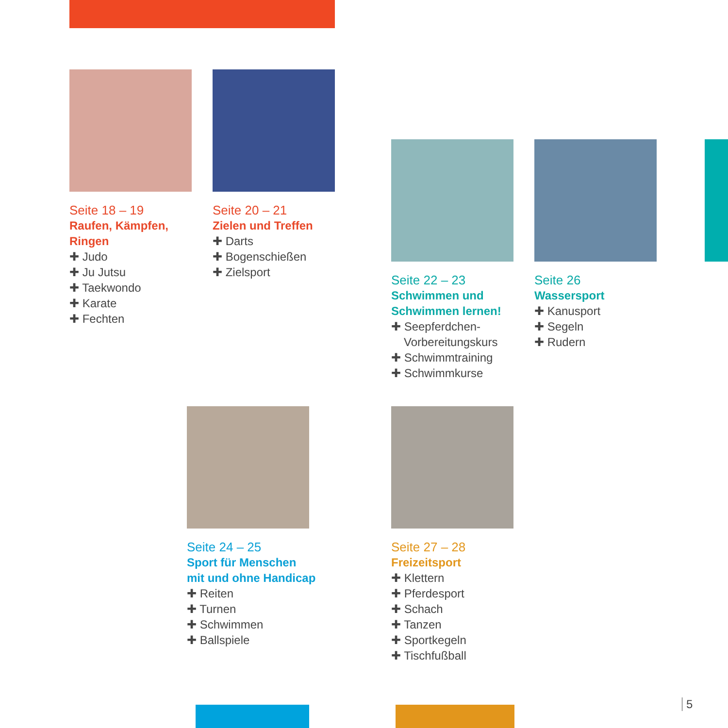Seite 18 – 19
Raufen, Kämpfen,
Ringen
✚ Judo
✚ Ju Jutsu
✚ Taekwondo
✚ Karate
✚ Fechten
Seite 20 – 21
Zielen und Treffen
✚ Darts
✚ Bogenschießen
✚ Zielsport
Seite 22 – 23
Schwimmen und
Schwimmen lernen!
✚ Seepferdchen-
Vorbereitungskurs
✚ Schwimmtraining
✚ Schwimmkurse
Seite 26
Wassersport
✚ Kanusport
✚ Segeln
✚ Rudern
Seite 24 – 25
Sport für Menschen
mit und ohne Handicap
✚ Reiten
✚ Turnen
✚ Schwimmen
✚ Ballspiele
Seite 27 – 28
Freizeitsport
✚ Klettern
✚ Pferdesport
✚ Schach
✚ Tanzen
✚ Sportkegeln
✚ Tischfußball
5